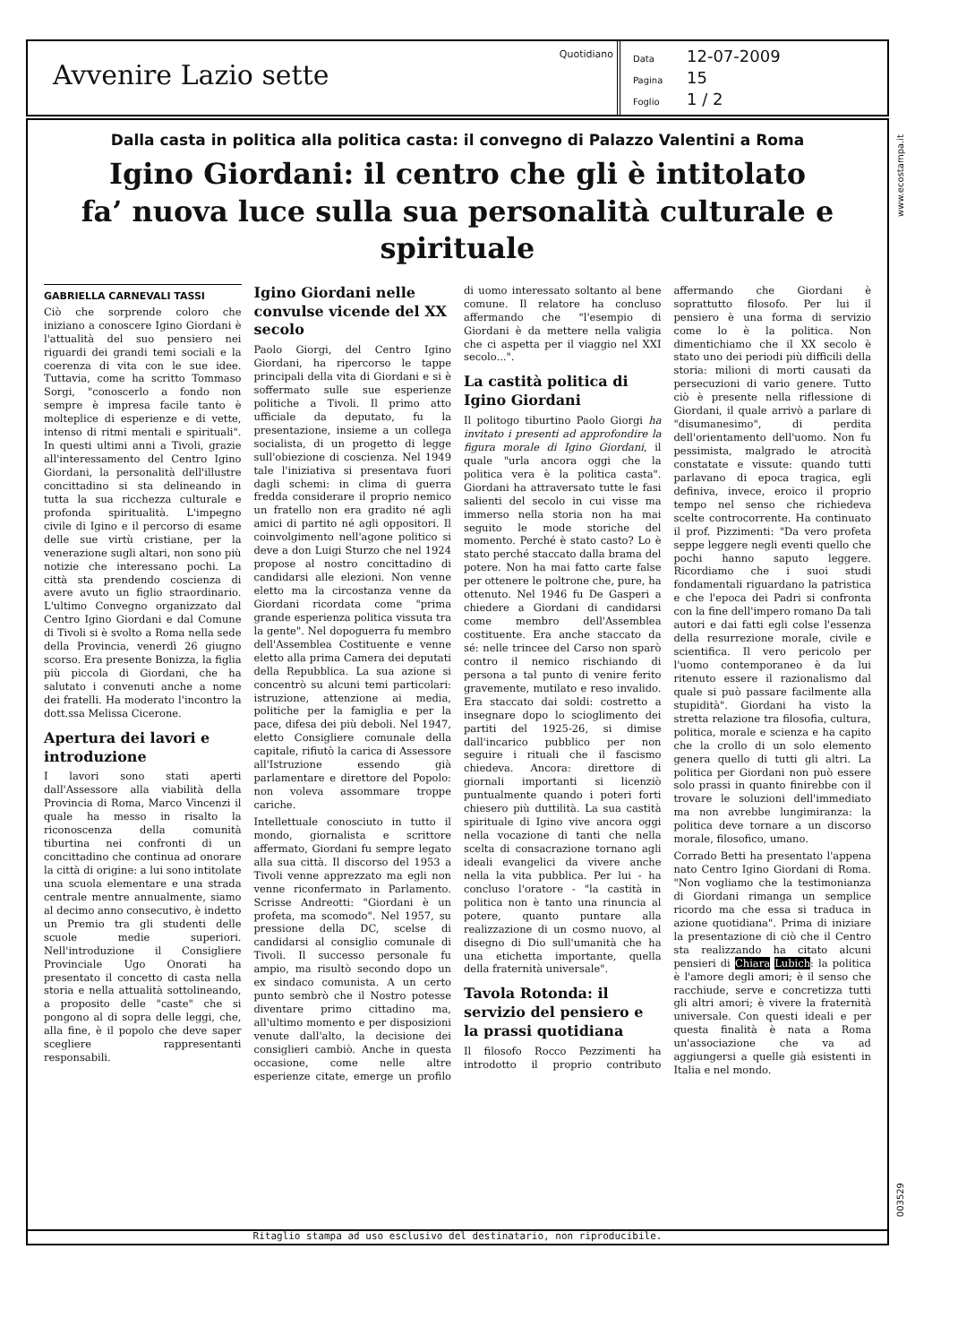Avvenire Lazio sette
Quotidiano
Data 12-07-2009
Pagina 15
Foglio 1 / 2
Dalla casta in politica alla politica casta: il convegno di Palazzo Valentini a Roma
Igino Giordani: il centro che gli è intitolato
fa’ nuova luce sulla sua personalità culturale e spirituale
GABRIELLA CARNEVALI TASSI
Ciò che sorprende coloro che iniziano a conoscere Igino Giordani è l'attualità del suo pensiero nei riguardi dei grandi temi sociali e la coerenza di vita con le sue idee. Tuttavia, come ha scritto Tommaso Sorgi, "conoscerlo a fondo non sempre è impresa facile tanto è molteplice di esperienze e di vette, intenso di ritmi mentali e spirituali". In questi ultimi anni a Tivoli, grazie all'interessamento del Centro Igino Giordani, la personalità dell'illustre concittadino si sta delineando in tutta la sua ricchezza culturale e profonda spiritualità. L'impegno civile di Igino e il percorso di esame delle sue virtù cristiane, per la venerazione sugli altari, non sono più notizie che interessano pochi. La città sta prendendo coscienza di avere avuto un figlio straordinario. L'ultimo Convegno organizzato dal Centro Igino Giordani e dal Comune di Tivoli si è svolto a Roma nella sede della Provincia, venerdì 26 giugno scorso. Era presente Bonizza, la figlia più piccola di Giordani, che ha salutato i convenuti anche a nome dei fratelli. Ha moderato l'incontro la dott.ssa Melissa Cicerone.
Apertura dei lavori e introduzione
I lavori sono stati aperti dall'Assessore alla viabilità della Provincia di Roma, Marco Vincenzi il quale ha messo in risalto la riconoscenza della comunità tiburtina nei confronti di un concittadino che continua ad onorare la città di origine: a lui sono intitolate una scuola elementare e una strada centrale mentre annualmente, siamo al decimo anno consecutivo, è indetto un Premio tra gli studenti delle scuole medie superiori. Nell'introduzione il Consigliere Provinciale Ugo Onorati ha presentato il concetto di casta nella storia e nella attualità sottolineando, a proposito delle "caste" che si pongono al di sopra delle leggi, che, alla fine, è il popolo che deve saper scegliere rappresentanti responsabili.
Igino Giordani nelle convulse vicende del XX secolo
Paolo Giorgi, del Centro Igino Giordani, ha ripercorso le tappe principali della vita di Giordani e si è soffermato sulle sue esperienze politiche a Tivoli. Il primo atto ufficiale da deputato, fu la presentazione, insieme a un collega socialista, di un progetto di legge sull'obiezione di coscienza. Nel 1949 tale l'iniziativa si presentava fuori dagli schemi: in clima di guerra fredda considerare il proprio nemico un fratello non era gradito né agli amici di partito né agli oppositori. Il coinvolgimento nell'agone politico si deve a don Luigi Sturzo che nel 1924 propose al nostro concittadino di candidarsi alle elezioni. Non venne eletto ma la circostanza venne da Giordani ricordata come "prima grande esperienza politica vissuta tra la gente". Nel dopoguerra fu membro dell'Assemblea Costituente e venne eletto alla prima Camera dei deputati della Repubblica. La sua azione si concentrò su alcuni temi particolari: istruzione, attenzione ai media, politiche per la famiglia e per la pace, difesa dei più deboli. Nel 1947, eletto Consigliere comunale della capitale, rifiutò la carica di Assessore all'Istruzione essendo già parlamentare e direttore del Popolo: non voleva assommare troppe cariche.
Intellettuale conosciuto in tutto il mondo, giornalista e scrittore affermato, Giordani fu sempre legato alla sua città. Il discorso del 1953 a Tivoli venne apprezzato ma egli non venne riconfermato in Parlamento. Scrisse Andreotti: "Giordani è un profeta, ma scomodo". Nel 1957, su pressione della DC, scelse di candidarsi al consiglio comunale di Tivoli. Il successo personale fu ampio, ma risultò secondo dopo un ex sindaco comunista. A un certo punto sembrò che il Nostro potesse diventare primo cittadino ma, all'ultimo momento e per disposizioni venute dall'alto, la decisione dei consiglieri cambiò. Anche in questa occasione, come nelle altre esperienze citate, emerge un profilo di uomo interessato soltanto al bene comune. Il relatore ha concluso affermando che "l'esempio di Giordani è da mettere nella valigia che ci aspetta per il viaggio nel XXI secolo...".
La castità politica di Igino Giordani
Il politogo tiburtino Paolo Giorgi ha invitato i presenti ad approfondire la figura morale di Igino Giordani, il quale "urla ancora oggi che la politica vera è la politica casta". Giordani ha attraversato tutte le fasi salienti del secolo in cui visse ma immerso nella storia non ha mai seguito le mode storiche del momento. Perché è stato casto? Lo è stato perché staccato dalla brama del potere. Non ha mai fatto carte false per ottenere le poltrone che, pure, ha ottenuto. Nel 1946 fu De Gasperi a chiedere a Giordani di candidarsi come membro dell'Assemblea costituente. Era anche staccato da sé: nelle trincee del Carso non sparò contro il nemico rischiando di persona a tal punto di venire ferito gravemente, mutilato e reso invalido. Era staccato dai soldi: costretto a insegnare dopo lo scioglimento dei partiti del 1925-26, si dimise dall'incarico pubblico per non seguire i rituali che il fascismo chiedeva. Ancora: direttore di giornali importanti si licenziò puntualmente quando i poteri forti chiesero più duttilità. La sua castità spirituale di Igino vive ancora oggi nella vocazione di tanti che nella scelta di consacrazione tornano agli ideali evangelici da vivere anche nella la vita pubblica. Per lui - ha concluso l'oratore - "la castità in politica non è tanto una rinuncia al potere, quanto puntare alla realizzazione di un cosmo nuovo, al disegno di Dio sull'umanità che ha una etichetta importante, quella della fraternità universale".
Tavola Rotonda: il servizio del pensiero e la prassi quotidiana
Il filosofo Rocco Pezzimenti ha introdotto il proprio contributo affermando che Giordani è soprattutto filosofo. Per lui il pensiero è una forma di servizio come lo è la politica. Non dimentichiamo che il XX secolo è stato uno dei periodi più difficili della storia: milioni di morti causati da persecuzioni di vario genere. Tutto ciò è presente nella riflessione di Giordani, il quale arrivò a parlare di "disumanesimo", di perdita dell'orientamento dell'uomo. Non fu pessimista, malgrado le atrocità constatate e vissute: quando tutti parlavano di epoca tragica, egli definiva, invece, eroico il proprio tempo nel senso che richiedeva scelte controcorrente. Ha continuato il prof. Pizzimenti: "Da vero profeta seppe leggere negli eventi quello che pochi hanno saputo leggere. Ricordiamo che i suoi studi fondamentali riguardano la patristica e che l'epoca dei Padri si confronta con la fine dell'impero romano Da tali autori e dai fatti egli colse l'essenza della resurrezione morale, civile e scientifica. Il vero pericolo per l'uomo contemporaneo è da lui ritenuto essere il razionalismo dal quale si può passare facilmente alla stupidità". Giordani ha visto la stretta relazione tra filosofia, cultura, politica, morale e scienza e ha capito che la crollo di un solo elemento genera quello di tutti gli altri. La politica per Giordani non può essere solo prassi in quanto finirebbe con il trovare le soluzioni dell'immediato ma non avrebbe lungimiranza: la politica deve tornare a un discorso morale, filosofico, umano.
Corrado Betti ha presentato l'appena nato Centro Igino Giordani di Roma. "Non vogliamo che la testimonianza di Giordani rimanga un semplice ricordo ma che essa si traduca in azione quotidiana". Prima di iniziare la presentazione di ciò che il Centro sta realizzando ha citato alcuni pensieri di Chiara Lubich: la politica è l'amore degli amori; è il senso che racchiude, serve e concretizza tutti gli altri amori; è vivere la fraternità universale. Con questi ideali e per questa finalità è nata a Roma un'associazione che va ad aggiungersi a quelle già esistenti in Italia e nel mondo.
Ritaglio stampa ad uso esclusivo del destinatario, non riproducibile.
www.ecostampa.it
003529